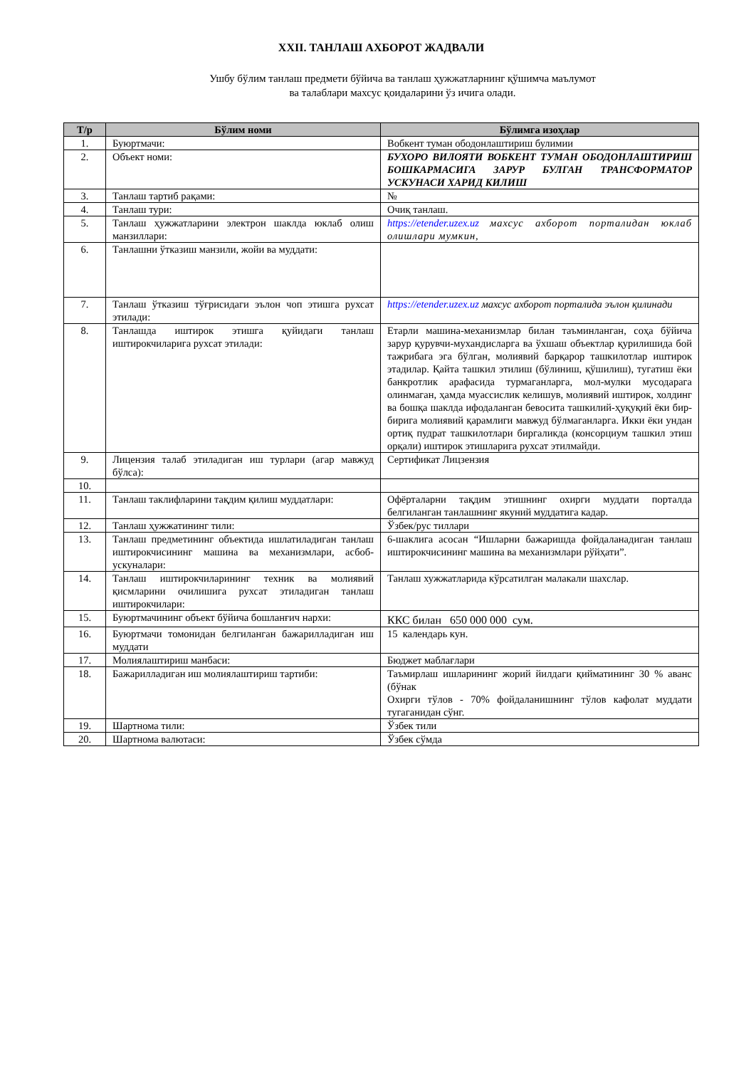XXII. ТАНЛАШ АХБОРОТ ЖАДВАЛИ
Ушбу бўлим танлаш предмети бўйича ва танлаш ҳужжатларнинг қўшимча маълумот
ва талаблари махсус қоидаларини ўз ичига олади.
| Т/р | Бўлим номи | Бўлимга изоҳлар |
| --- | --- | --- |
| 1. | Буюртмачи: | Вобкент туман ободонлаштириш булимии |
| 2. | Объект номи: | БУХОРО ВИЛОЯТИ ВОБКЕНТ ТУМАН ОБОДОНЛАШТИРИШ БОШКАРМАСИГА ЗАРУР БУЛГАН ТРАНСФОРМАТОР УСКУНАСИ ХАРИД КИЛИШ |
| 3. | Танлаш тартиб рақами: | № |
| 4. | Танлаш тури: | Очиқ танлаш. |
| 5. | Танлаш ҳужжатларини электрон шаклда юклаб олиш манзиллари: | https://etender.uzex.uz махсус ахборот порталидан юклаб олишлари мумкин, |
| 6. | Танлашни ўтказиш манзили, жойи ва муддати: | |
| 7. | Танлаш ўтказиш тўғрисидаги эълон чоп этишга рухсат этилади: | https://etender.uzex.uz махсус ахборот порталида эълон қилинади |
| 8. | Танлашда иштирок этишга қуйидаги танлаш иштирокчиларига рухсат этилади: | Етарли машина-механизмлар билан таъминланган, соҳа бўйича зарур қурувчи-мухандисларга ва ўхшаш объектлар қурилишида бой тажрибага эга бўлган, молиявий барқарор ташкилотлар иштирок этадилар. Қайта ташкил этилиш (бўлиниш, қўшилиш), тугатиш ёки банкротлик арафасида турмаганларга, мол-мулки мусодарага олинмаган, ҳамда муассислик келишув, молиявий иштирок, холдинг ва бошқа шаклда ифодаланган бевосита ташкилий-ҳуқуқий ёки бир-бирига молиявий қарамлиги мавжуд бўлмаганларга. Икки ёки ундан ортиқ пудрат ташкилотлари биргаликда (консорциум ташкил этиш орқали) иштирок этишларига рухсат этилмайди. |
| 9. | Лицензия талаб этиладиган иш турлари (агар мавжуд бўлса): | Сертификат Лицзензия |
| 10. | | |
| 11. | Танлаш таклифларини тақдим қилиш муддатлари: | Офёрталарни тақдим этишнинг охирги муддати порталда белгиланган танлашнинг якуний муддатига кадар. |
| 12. | Танлаш ҳужжатининг тили: | Ўзбек/рус тиллари |
| 13. | Танлаш предметининг объектида ишлатиладиган танлаш иштирокчисининг машина ва механизмлари, асбоб-ускуналари: | 6-шаклига асосан “Ишларни бажаришда фойдаланадиган танлаш иштирокчисининг машина ва механизмлари рўйҳати”. |
| 14. | Танлаш иштирокчиларининг техник ва молиявий қисмларини очилишига рухсат этиладиган танлаш иштирокчилари: | Танлаш хужжатларида кўрсатилган малакали шахслар. |
| 15. | Буюртмачининг объект бўйича бошланғич нархи: | ККС билан 650 000 000 сум. |
| 16. | Буюртмачи томонидан белгиланган бажарилладиган иш муддати | 15 календарь кун. |
| 17. | Молиялаштириш манбаси: | Бюджет маблағлари |
| 18. | Бажарилладиган иш молиялаштириш тартиби: | Таъмирлаш ишларининг жорий йилдаги қийматининг 30 % аванс (бўнак Охирги тўлов - 70% фойдаланишнинг тўлов кафолат муддати тугаганидан сўнг. |
| 19. | Шартнома тили: | Ўзбек тили |
| 20. | Шартнома валютаси: | Ўзбек сўмда |